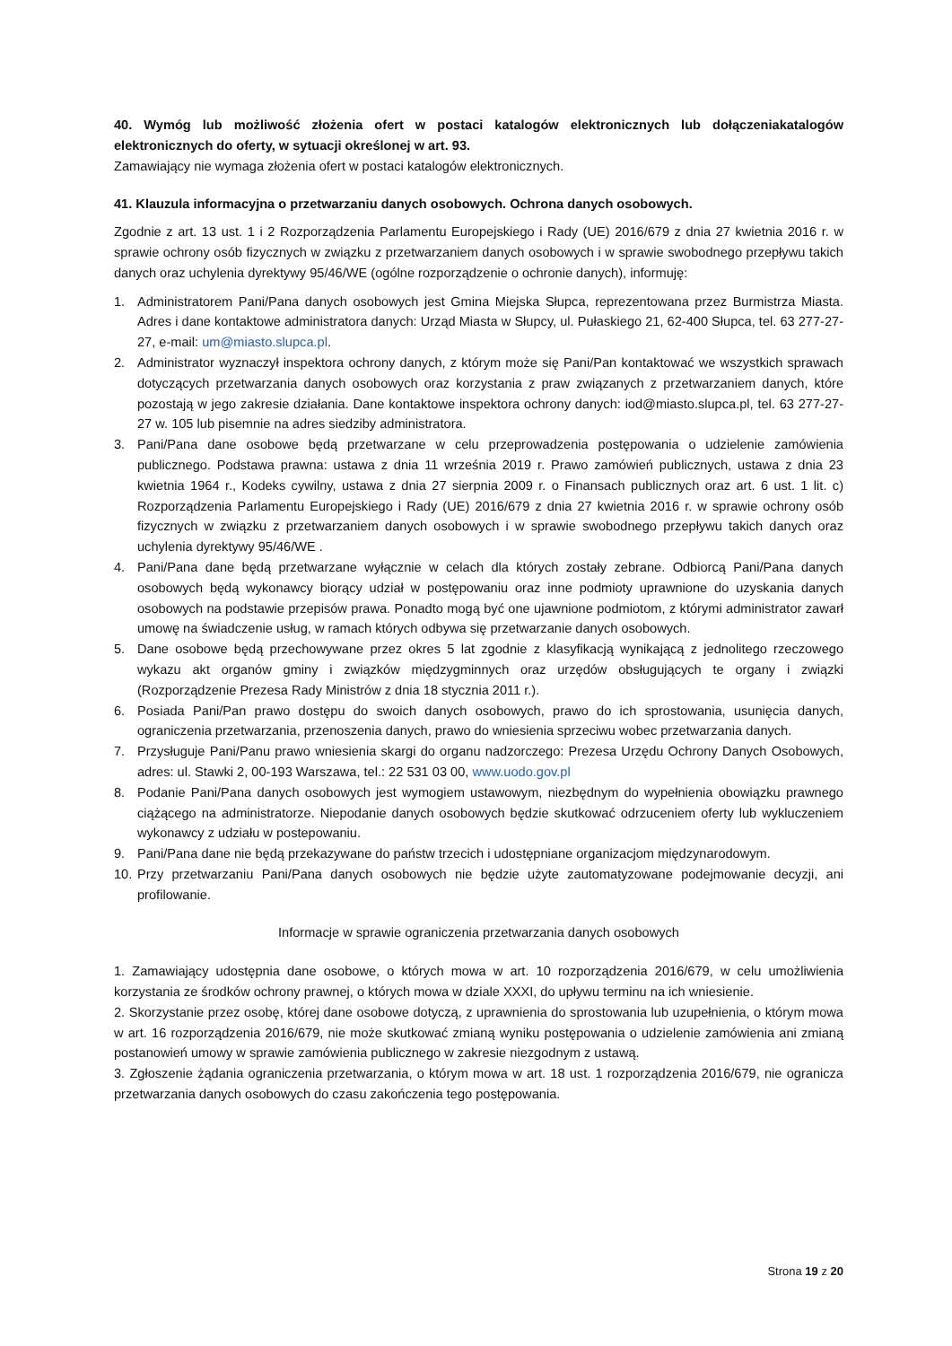40. Wymóg lub możliwość złożenia ofert w postaci katalogów elektronicznych lub dołączeniakatalogów elektronicznych do oferty, w sytuacji określonej w art. 93.
Zamawiający nie wymaga złożenia ofert w postaci katalogów elektronicznych.
41. Klauzula informacyjna o przetwarzaniu danych osobowych. Ochrona danych osobowych.
Zgodnie z art. 13 ust. 1 i 2 Rozporządzenia Parlamentu Europejskiego i Rady (UE) 2016/679 z dnia 27 kwietnia 2016 r. w sprawie ochrony osób fizycznych w związku z przetwarzaniem danych osobowych i w sprawie swobodnego przepływu takich danych oraz uchylenia dyrektywy 95/46/WE (ogólne rozporządzenie o ochronie danych), informuję:
1. Administratorem Pani/Pana danych osobowych jest Gmina Miejska Słupca, reprezentowana przez Burmistrza Miasta. Adres i dane kontaktowe administratora danych: Urząd Miasta w Słupcy, ul. Pułaskiego 21, 62-400 Słupca, tel. 63 277-27-27, e-mail: um@miasto.slupca.pl.
2. Administrator wyznaczył inspektora ochrony danych, z którym może się Pani/Pan kontaktować we wszystkich sprawach dotyczących przetwarzania danych osobowych oraz korzystania z praw związanych z przetwarzaniem danych, które pozostają w jego zakresie działania. Dane kontaktowe inspektora ochrony danych: iod@miasto.slupca.pl, tel. 63 277-27-27 w. 105 lub pisemnie na adres siedziby administratora.
3. Pani/Pana dane osobowe będą przetwarzane w celu przeprowadzenia postępowania o udzielenie zamówienia publicznego. Podstawa prawna: ustawa z dnia 11 września 2019 r. Prawo zamówień publicznych, ustawa z dnia 23 kwietnia 1964 r., Kodeks cywilny, ustawa z dnia 27 sierpnia 2009 r. o Finansach publicznych oraz art. 6 ust. 1 lit. c) Rozporządzenia Parlamentu Europejskiego i Rady (UE) 2016/679 z dnia 27 kwietnia 2016 r. w sprawie ochrony osób fizycznych w związku z przetwarzaniem danych osobowych i w sprawie swobodnego przepływu takich danych oraz uchylenia dyrektywy 95/46/WE .
4. Pani/Pana dane będą przetwarzane wyłącznie w celach dla których zostały zebrane. Odbiorcą Pani/Pana danych osobowych będą wykonawcy biorący udział w postępowaniu oraz inne podmioty uprawnione do uzyskania danych osobowych na podstawie przepisów prawa. Ponadto mogą być one ujawnione podmiotom, z którymi administrator zawarł umowę na świadczenie usług, w ramach których odbywa się przetwarzanie danych osobowych.
5. Dane osobowe będą przechowywane przez okres 5 lat zgodnie z klasyfikacją wynikającą z jednolitego rzeczowego wykazu akt organów gminy i związków międzygminnych oraz urzędów obsługujących te organy i związki (Rozporządzenie Prezesa Rady Ministrów z dnia 18 stycznia 2011 r.).
6. Posiada Pani/Pan prawo dostępu do swoich danych osobowych, prawo do ich sprostowania, usunięcia danych, ograniczenia przetwarzania, przenoszenia danych, prawo do wniesienia sprzeciwu wobec przetwarzania danych.
7. Przysługuje Pani/Panu prawo wniesienia skargi do organu nadzorczego: Prezesa Urzędu Ochrony Danych Osobowych, adres: ul. Stawki 2, 00-193 Warszawa, tel.: 22 531 03 00, www.uodo.gov.pl
8. Podanie Pani/Pana danych osobowych jest wymogiem ustawowym, niezbędnym do wypełnienia obowiązku prawnego ciążącego na administratorze. Niepodanie danych osobowych będzie skutkować odrzuceniem oferty lub wykluczeniem wykonawcy z udziału w postepowaniu.
9. Pani/Pana dane nie będą przekazywane do państw trzecich i udostępniane organizacjom międzynarodowym.
10. Przy przetwarzaniu Pani/Pana danych osobowych nie będzie użyte zautomatyzowane podejmowanie decyzji, ani profilowanie.
Informacje w sprawie ograniczenia przetwarzania danych osobowych
1. Zamawiający udostępnia dane osobowe, o których mowa w art. 10 rozporządzenia 2016/679, w celu umożliwienia korzystania ze środków ochrony prawnej, o których mowa w dziale XXXI, do upływu terminu na ich wniesienie.
2. Skorzystanie przez osobę, której dane osobowe dotyczą, z uprawnienia do sprostowania lub uzupełnienia, o którym mowa w art. 16 rozporządzenia 2016/679, nie może skutkować zmianą wyniku postępowania o udzielenie zamówienia ani zmianą postanowień umowy w sprawie zamówienia publicznego w zakresie niezgodnym z ustawą.
3. Zgłoszenie żądania ograniczenia przetwarzania, o którym mowa w art. 18 ust. 1 rozporządzenia 2016/679, nie ogranicza przetwarzania danych osobowych do czasu zakończenia tego postępowania.
Strona 19 z 20